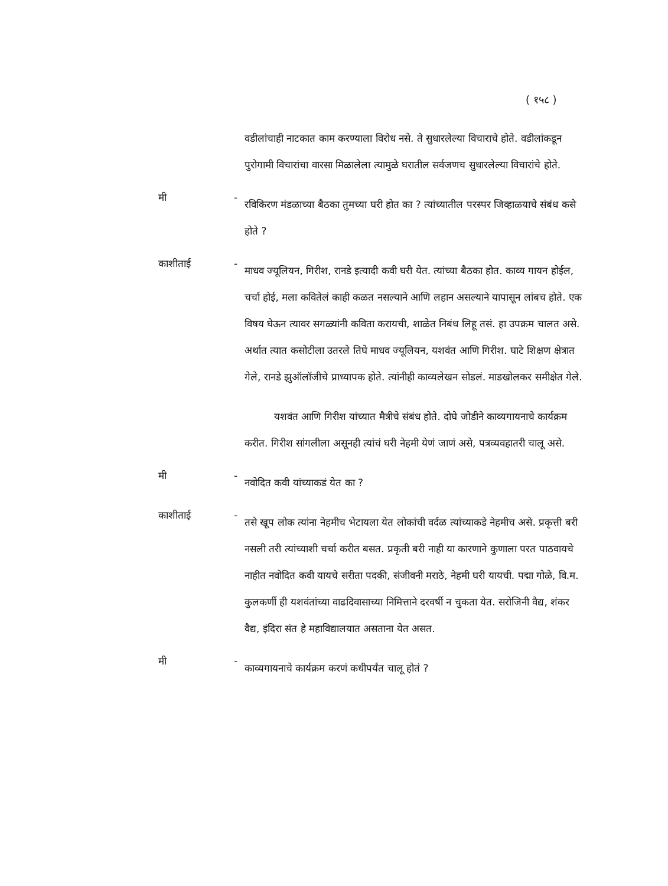( १५८ )
वडीलांचाही नाटकात काम करण्याला विरोध नसे. ते सुधारलेल्या विचाराचे होते. वडीलांकडून पुरोगामी विचारांचा वारसा मिळालेला त्यामुळे घरातील सर्वजणच सुधारलेल्या विचारांचे होते.
मी -
रविकिरण मंडळाच्या बैठका तुमच्या घरी होत का ? त्यांच्यातील परस्पर जिव्हाळयाचे संबंध कसे होते ?
काशीताई -
माधव ज्यूलियन, गिरीश, रानडे इत्यादी कवी घरी येत. त्यांच्या बैठका होत. काव्य गायन होईल, चर्चा होई, मला कवितेलं काही कळत नसल्याने आणि लहान असल्याने यापासून लांबच होते. एक विषय घेऊन त्यावर सगळ्यांनी कविता करायची, शाळेत निबंध लिहू तसं. हा उपक्रम चालत असे. अर्थात त्यात कसोटीला उतरले तिघे माधव ज्यूलियन, यशवंत आणि गिरीश. घाटे शिक्षण क्षेत्रात गेले, रानडे झुऑलॉजीचे प्राध्यापक होते. त्यांनीही काव्यलेखन सोडलं. माडखोलकर समीक्षेत गेले.
यशवंत आणि गिरीश यांच्यात मैत्रीचे संबंध होते. दोघे जोडीने काव्यगायनाचे कार्यक्रम करीत. गिरीश सांगलीला असूनही त्यांचं घरी नेहमी येणं जाणं असे, पत्रव्यवहातरी चालू असे.
मी -
नवोदित कवी यांच्याकडं येत का ?
काशीताई -
तसे खूप लोक त्यांना नेहमीच भेटायला येत लोकांची वर्दळ त्यांच्याकडे नेहमीच असे. प्रकृत्ती बरी नसली तरी त्यांच्याशी चर्चा करीत बसत. प्रकृती बरी नाही या कारणाने कुणाला परत पाठवायचे नाहीत नवोदित कवी यायचे सरीता पदकी, संजीवनी मराठे, नेहमी घरी यायची. पद्मा गोळे, वि.म. कुलकर्णी ही यशवंतांच्या वाढदिवासाच्या निमित्ताने दरवर्षी न चुकता येत. सरोजिनी वैद्य, शंकर वैद्य, इंदिरा संत हे महाविद्यालयात असताना येत असत.
मी -
काव्यगायनाचे कार्यक्रम करणं कधीपर्यंत चालू होतं ?